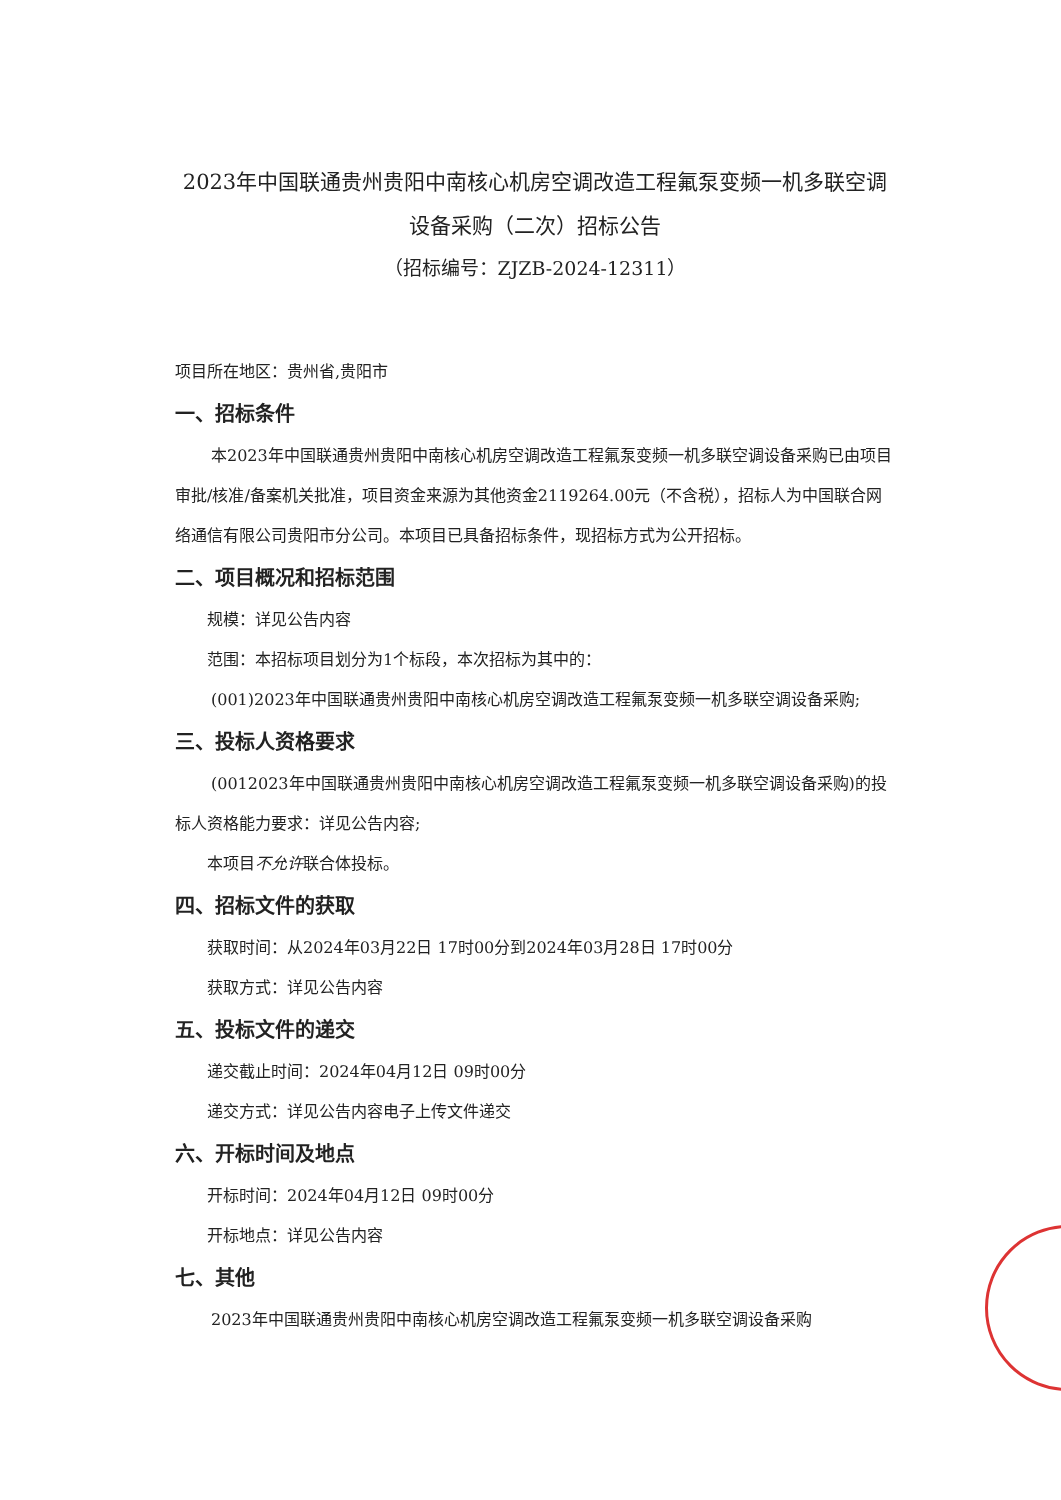2023年中国联通贵州贵阳中南核心机房空调改造工程氟泵变频一机多联空调设备采购（二次）招标公告
（招标编号：ZJZB-2024-12311）
项目所在地区：贵州省,贵阳市
一、招标条件
本2023年中国联通贵州贵阳中南核心机房空调改造工程氟泵变频一机多联空调设备采购已由项目审批/核准/备案机关批准，项目资金来源为其他资金2119264.00元（不含税），招标人为中国联合网络通信有限公司贵阳市分公司。本项目已具备招标条件，现招标方式为公开招标。
二、项目概况和招标范围
规模：详见公告内容
范围：本招标项目划分为1个标段，本次招标为其中的：
(001)2023年中国联通贵州贵阳中南核心机房空调改造工程氟泵变频一机多联空调设备采购;
三、投标人资格要求
(0012023年中国联通贵州贵阳中南核心机房空调改造工程氟泵变频一机多联空调设备采购)的投标人资格能力要求：详见公告内容;
本项目不允许联合体投标。
四、招标文件的获取
获取时间：从2024年03月22日 17时00分到2024年03月28日 17时00分
获取方式：详见公告内容
五、投标文件的递交
递交截止时间：2024年04月12日 09时00分
递交方式：详见公告内容电子上传文件递交
六、开标时间及地点
开标时间：2024年04月12日 09时00分
开标地点：详见公告内容
七、其他
2023年中国联通贵州贵阳中南核心机房空调改造工程氟泵变频一机多联空调设备采购